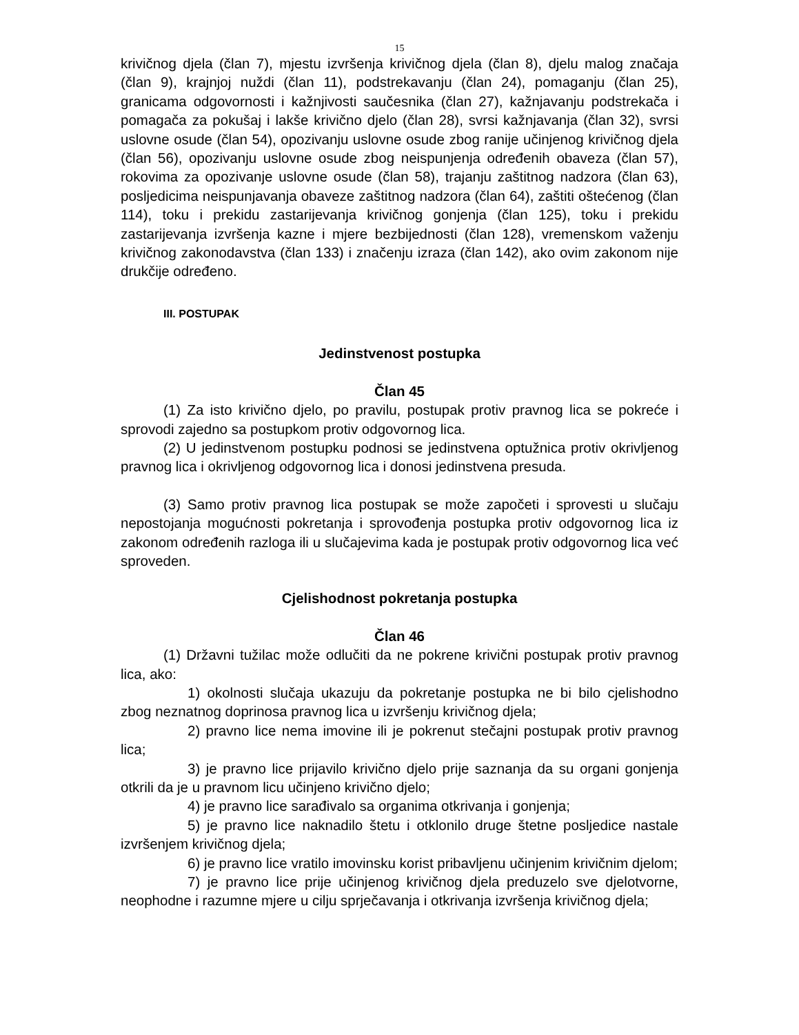15
krivičnog djela (član 7), mjestu izvršenja krivičnog djela (član 8), djelu malog značaja (član 9), krajnjoj nuždi (član 11), podstrekavanju (član 24), pomaganju (član 25), granicama odgovornosti i kažnjivosti saučesnika (član 27), kažnjavanju podstrekača i pomagača za pokušaj i lakše krivično djelo (član 28), svrsi kažnjavanja (član 32), svrsi uslovne osude (član 54), opozivanju uslovne osude zbog ranije učinjenog krivičnog djela (član 56), opozivanju uslovne osude zbog neispunjenja određenih obaveza (član 57), rokovima za opozivanje uslovne osude (član 58), trajanju zaštitnog nadzora (član 63), posljedicima neispunjavanja obaveze zaštitnog nadzora (član 64), zaštiti oštećenog (član 114), toku i prekidu zastarijevanja krivičnog gonjenja (član 125), toku i prekidu zastarijevanja izvršenja kazne i mjere bezbijednosti (član 128), vremenskom važenju krivičnog zakonodavstva (član 133) i značenju izraza (član 142), ako ovim zakonom nije drukčije određeno.
III. POSTUPAK
Jedinstvenost postupka
Član 45
(1) Za isto krivično djelo, po pravilu, postupak protiv pravnog lica se pokreće i sprovodi zajedno sa postupkom protiv odgovornog lica.
(2) U jedinstvenom postupku podnosi se jedinstvena optužnica protiv okrivljenog pravnog lica i okrivljenog odgovornog lica i donosi jedinstvena presuda.
(3) Samo protiv pravnog lica postupak se može započeti i sprovesti u slučaju nepostojanja mogućnosti pokretanja i sprovođenja postupka protiv odgovornog lica iz zakonom određenih razloga ili u slučajevima kada je postupak protiv odgovornog lica već sproveden.
Cjelishodnost pokretanja postupka
Član 46
(1) Državni tužilac može odlučiti da ne pokrene krivični postupak protiv pravnog lica, ako:
1) okolnosti slučaja ukazuju da pokretanje postupka ne bi bilo cjelishodno zbog neznatnog doprinosa pravnog lica u izvršenju krivičnog djela;
2) pravno lice nema imovine ili je pokrenut stečajni postupak protiv pravnog lica;
3) je pravno lice prijavilo krivično djelo prije saznanja da su organi gonjenja otkrili da je u pravnom licu učinjeno krivično djelo;
4) je pravno lice sarađivalo sa organima otkrivanja i gonjenja;
5) je pravno lice naknadilo štetu i otklonilo druge štetne posljedice nastale izvršenjem krivičnog djela;
6) je pravno lice vratilo imovinsku korist pribavljenu učinjenim krivičnim djelom;
7) je pravno lice prije učinjenog krivičnog djela preduzelo sve djelotvorne, neophodne i razumne mjere u cilju sprječavanja i otkrivanja izvršenja krivičnog djela;